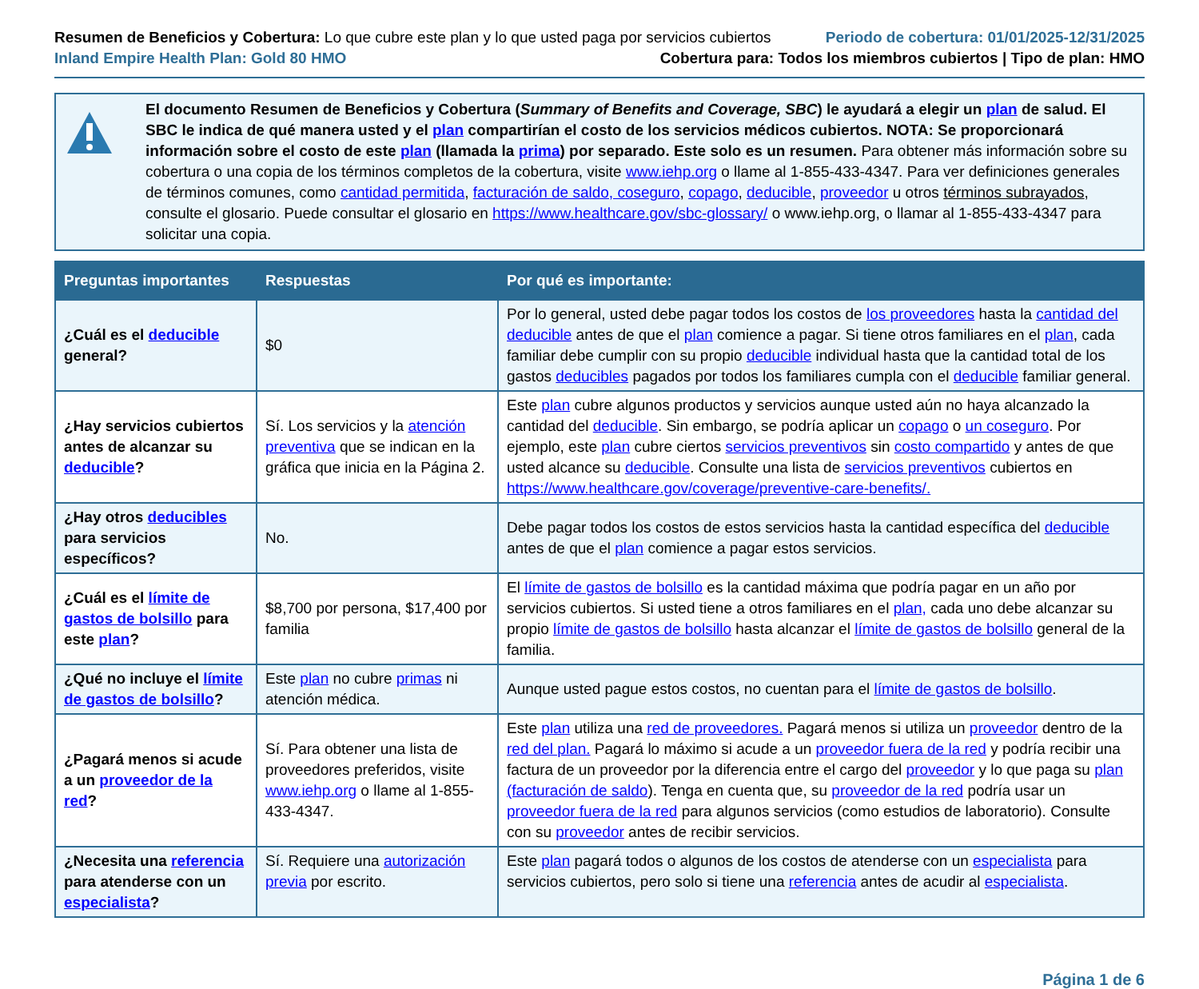Resumen de Beneficios y Cobertura: Lo que cubre este plan y lo que usted paga por servicios cubiertos
Periodo de cobertura: 01/01/2025-12/31/2025
Inland Empire Health Plan: Gold 80 HMO
Cobertura para: Todos los miembros cubiertos | Tipo de plan: HMO
El documento Resumen de Beneficios y Cobertura (Summary of Benefits and Coverage, SBC) le ayudará a elegir un plan de salud. El SBC le indica de qué manera usted y el plan compartirían el costo de los servicios médicos cubiertos. NOTA: Se proporcionará información sobre el costo de este plan (llamada la prima) por separado. Este solo es un resumen. Para obtener más información sobre su cobertura o una copia de los términos completos de la cobertura, visite www.iehp.org o llame al 1-855-433-4347. Para ver definiciones generales de términos comunes, como cantidad permitida, facturación de saldo, coseguro, copago, deducible, proveedor u otros términos subrayados, consulte el glosario. Puede consultar el glosario en https://www.healthcare.gov/sbc-glossary/ o www.iehp.org, o llamar al 1-855-433-4347 para solicitar una copia.
| Preguntas importantes | Respuestas | Por qué es importante: |
| --- | --- | --- |
| ¿Cuál es el deducible general? | $0 | Por lo general, usted debe pagar todos los costos de los proveedores hasta la cantidad del deducible antes de que el plan comience a pagar. Si tiene otros familiares en el plan , cada familiar debe cumplir con su propio deducible individual hasta que la cantidad total de los gastos deducibles pagados por todos los familiares cumpla con el deducible familiar general. |
| ¿Hay servicios cubiertos antes de alcanzar su deducible ? | Sí. Los servicios y la atención preventiva que se indican en la gráfica que inicia en la Página 2. | Este plan cubre algunos productos y servicios aunque usted aún no haya alcanzado la cantidad del deducible . Sin embargo, se podría aplicar un copago o un coseguro . Por ejemplo, este plan cubre ciertos servicios preventivos sin costo compartido y antes de que usted alcance su deducible . Consulte una lista de servicios preventivos cubiertos en https://www.healthcare.gov/coverage/preventive-care-benefits/. |
| ¿Hay otros deducibles para servicios específicos? | No. | Debe pagar todos los costos de estos servicios hasta la cantidad específica del deducible antes de que el plan comience a pagar estos servicios. |
| ¿Cuál es el límite de gastos de bolsillo para este plan ? | $8,700 por persona, $17,400 por familia | El límite de gastos de bolsillo es la cantidad máxima que podría pagar en un año por servicios cubiertos. Si usted tiene a otros familiares en el plan, cada uno debe alcanzar su propio límite de gastos de bolsillo hasta alcanzar el límite de gastos de bolsillo general de la familia. |
| ¿Qué no incluye el límite de gastos de bolsillo ? | Este plan no cubre primas ni atención médica. | Aunque usted pague estos costos, no cuentan para el límite de gastos de bolsillo . |
| ¿Pagará menos si acude a un proveedor de la red ? | Sí. Para obtener una lista de proveedores preferidos, visite www.iehp.org o llame al 1-855-433-4347. | Este plan utiliza una red de proveedores. Pagará menos si utiliza un proveedor dentro de la red del plan. Pagará lo máximo si acude a un proveedor fuera de la red y podría recibir una factura de un proveedor por la diferencia entre el cargo del proveedor y lo que paga su plan (facturación de saldo ). Tenga en cuenta que, su proveedor de la red podría usar un proveedor fuera de la red para algunos servicios (como estudios de laboratorio). Consulte con su proveedor antes de recibir servicios. |
| ¿Necesita una referencia para atenderse con un especialista ? | Sí. Requiere una autorización previa por escrito. | Este plan pagará todos o algunos de los costos de atenderse con un especialista para servicios cubiertos, pero solo si tiene una referencia antes de acudir al especialista . |
Página 1 de 6